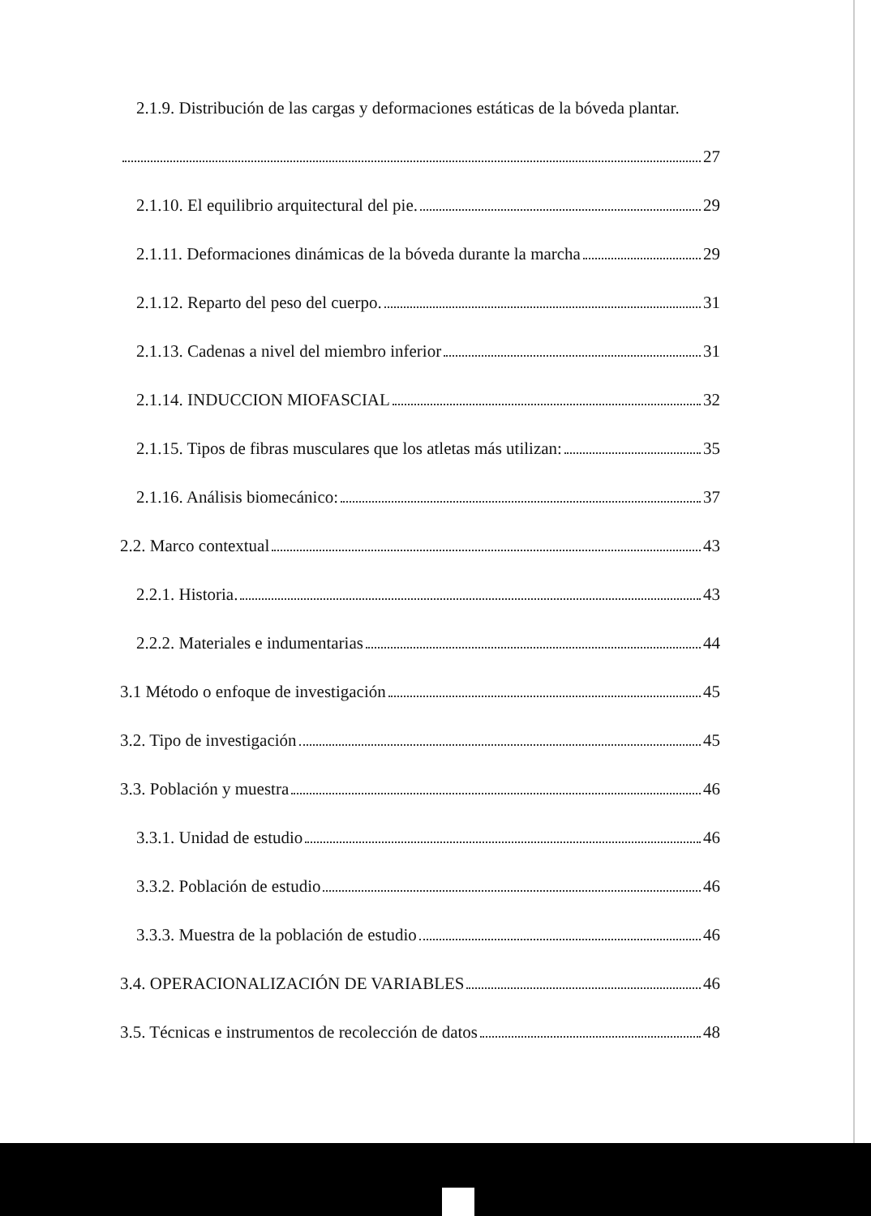2.1.9. Distribución de las cargas y deformaciones estáticas de la bóveda plantar.
27
2.1.10. El equilibrio arquitectural del pie. 29
2.1.11. Deformaciones dinámicas de la bóveda durante la marcha 29
2.1.12. Reparto del peso del cuerpo. 31
2.1.13. Cadenas a nivel del miembro inferior 31
2.1.14. INDUCCION MIOFASCIAL 32
2.1.15. Tipos de fibras musculares que los atletas más utilizan: 35
2.1.16. Análisis biomecánico: 37
2.2. Marco contextual 43
2.2.1. Historia. 43
2.2.2. Materiales e indumentarias 44
3.1 Método o enfoque de investigación 45
3.2. Tipo de investigación 45
3.3. Población y muestra 46
3.3.1. Unidad de estudio 46
3.3.2. Población de estudio 46
3.3.3. Muestra de la población de estudio 46
3.4. OPERACIONALIZACIÓN DE VARIABLES 46
3.5. Técnicas e instrumentos de recolección de datos 48